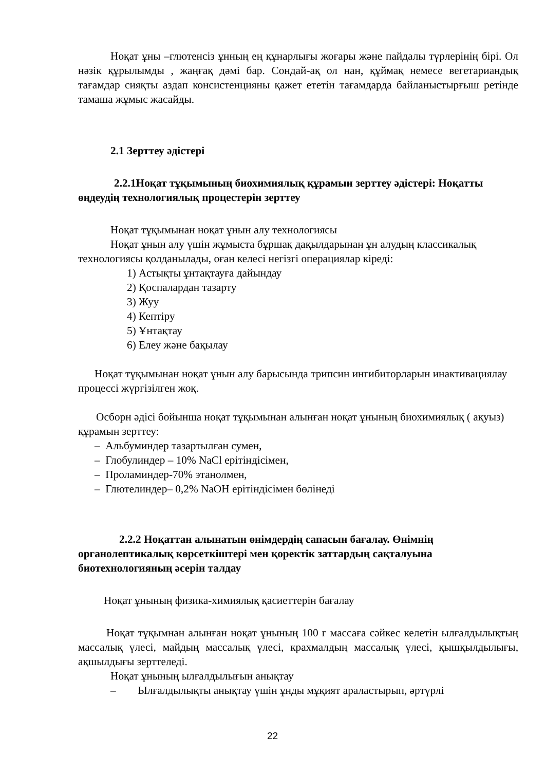Ноқат ұны –глютенсіз ұнның ең құнарлығы жоғары және пайдалы түрлерінің бірі. Ол нәзік құрылымды , жаңғақ дәмі бар. Сондай-ақ ол нан, құймақ немесе вегетариандық тағамдар сияқты аздап консистенцияны қажет ететін тағамдарда байланыстырғыш ретінде тамаша жұмыс жасайды.
2.1 Зерттеу әдістері
2.2.1Ноқат тұқымының биохимиялық құрамын зерттеу әдістері: Ноқатты өңдеудің технологиялық процестерін зерттеу
Ноқат тұқымынан ноқат ұнын алу технологиясы
Ноқат ұнын алу үшін жұмыста бұршақ дақылдарынан ұн алудың классикалық технологиясы қолданылады, оған келесі негізгі операциялар кіреді:
1) Астықты ұнтақтауға дайындау
2) Қоспалардан тазарту
3) Жуу
4) Кептіру
5) Ұнтақтау
6) Елеу және бақылау
Ноқат тұқымынан ноқат ұнын алу барысында трипсин ингибиторларын инактивациялау процессі жүргізілген жоқ.
Осборн әдісі бойынша ноқат тұқымынан алынған ноқат ұнының биохимиялық ( ақуыз) құрамын зерттеу:
– Альбуминдер тазартылған сумен,
– Глобулиндер – 10% NaCl ерітіндісімен,
– Проламиндер-70% этанолмен,
– Глютелиндер– 0,2% NaOH ерітіндісімен бөлінеді
2.2.2 Ноқаттан алынатын өнімдердің сапасын бағалау. Өнімнің органолептикалық көрсеткіштері мен қоректік заттардың сақталуына биотехнологияның әсерін талдау
Ноқат ұнының физика-химиялық қасиеттерін бағалау
Ноқат тұқымнан алынған ноқат ұнының 100 г массаға сәйкес келетін ылғалдылықтың массалық үлесі, майдың массалық үлесі, крахмалдың массалық үлесі, қышқылдылығы, ақшылдығы зерттеледі.
Ноқат ұнының ылғалдылығын анықтау
– Ылғалдылықты анықтау үшін ұнды мұқият араластырып, әртүрлі
22